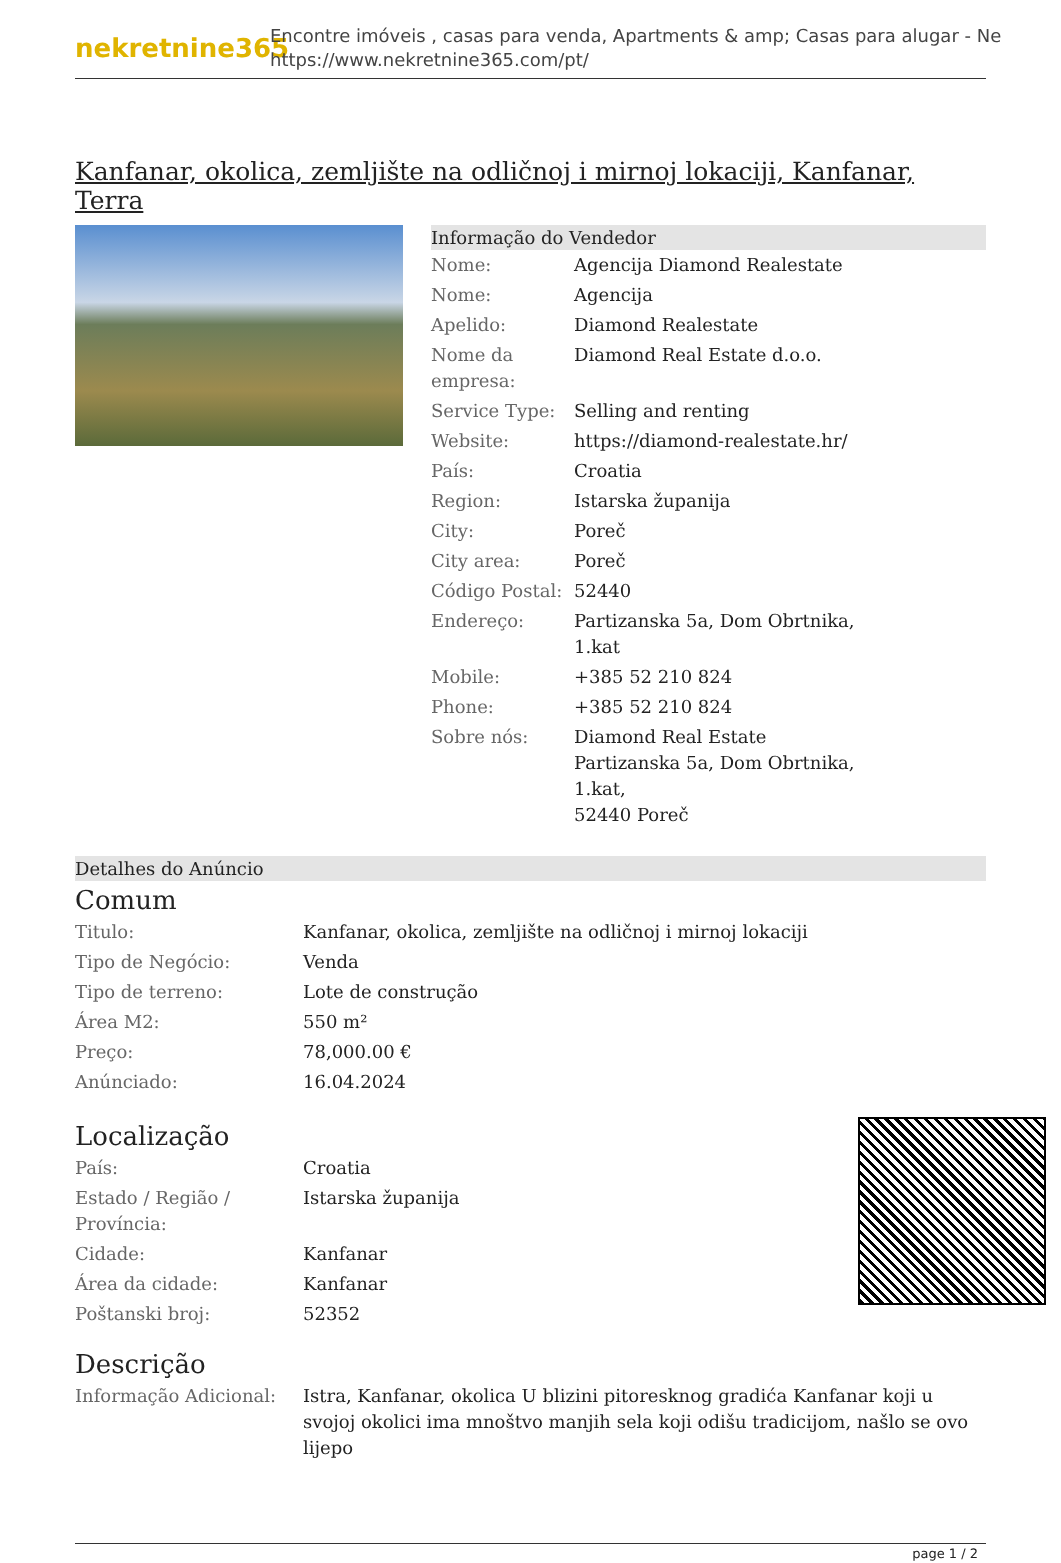nekretnine365
Encontre imóveis , casas para venda, Apartments & amp; Casas para alugar - Ne
https://www.nekretnine365.com/pt/
Kanfanar, okolica, zemljište na odličnoj i mirnoj lokaciji, Kanfanar, Terra
Informação do Vendedor
| Nome: | Agencija Diamond Realestate |
| Nome: | Agencija |
| Apelido: | Diamond Realestate |
| Nome da empresa: | Diamond Real Estate d.o.o. |
| Service Type: | Selling and renting |
| Website: | https://diamond-realestate.hr/ |
| País: | Croatia |
| Region: | Istarska županija |
| City: | Poreč |
| City area: | Poreč |
| Código Postal: | 52440 |
| Endereço: | Partizanska 5a, Dom Obrtnika, 1.kat |
| Mobile: | +385 52 210 824 |
| Phone: | +385 52 210 824 |
| Sobre nós: | Diamond Real Estate Partizanska 5a, Dom Obrtnika, 1.kat, 52440 Poreč |
Detalhes do Anúncio
Comum
| Titulo: | Kanfanar, okolica, zemljište na odličnoj i mirnoj lokaciji |
| Tipo de Negócio: | Venda |
| Tipo de terreno: | Lote de construção |
| Área M2: | 550 m² |
| Preço: | 78,000.00 € |
| Anúnciado: | 16.04.2024 |
Localização
| País: | Croatia |
| Estado / Região / Província: | Istarska županija |
| Cidade: | Kanfanar |
| Área da cidade: | Kanfanar |
| Poštanski broj: | 52352 |
Descrição
| Informação Adicional: | Istra, Kanfanar, okolica U blizini pitoresknog gradića Kanfanar koji u svojoj okolici ima mnoštvo manjih sela koji odišu tradicijom, našlo se ovo lijepo |
page 1 / 2